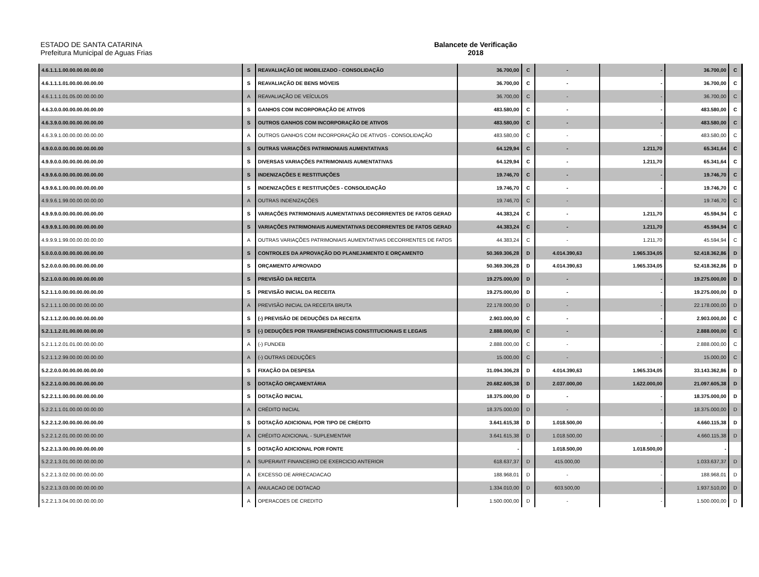ESTADO DE SANTA CATARINA Balancete de Verificação
Prefeitura Municipal de Aguas Frias 2018
| 4.6.1.1.1.00.00.00.00.00.00 | S | REAVALIAÇÃO DE IMOBILIZADO - CONSOLIDAÇÃO | 36.700,00 | C | - | - | 36.700,00 | C |
| 4.6.1.1.1.01.00.00.00.00.00 | S | REAVALIAÇÃO DE BENS MÓVEIS | 36.700,00 | C | - | - | 36.700,00 | C |
| 4.6.1.1.1.01.05.00.00.00.00 | A | REAVALIAÇÃO DE VEÍCULOS | 36.700,00 | C | - | - | 36.700,00 | C |
| 4.6.3.0.0.00.00.00.00.00.00 | S | GANHOS COM INCORPORAÇÃO DE ATIVOS | 483.580,00 | C | - | - | 483.580,00 | C |
| 4.6.3.9.0.00.00.00.00.00.00 | S | OUTROS GANHOS COM INCORPORAÇÃO DE ATIVOS | 483.580,00 | C | - | - | 483.580,00 | C |
| 4.6.3.9.1.00.00.00.00.00.00 | A | OUTROS GANHOS COM INCORPORAÇÃO DE ATIVOS - CONSOLIDAÇÃO | 483.580,00 | C | - | - | 483.580,00 | C |
| 4.9.0.0.0.00.00.00.00.00.00 | S | OUTRAS VARIAÇÕES PATRIMONIAIS AUMENTATIVAS | 64.129,94 | C | - | 1.211,70 | 65.341,64 | C |
| 4.9.9.0.0.00.00.00.00.00.00 | S | DIVERSAS VARIAÇÕES PATRIMONIAIS AUMENTATIVAS | 64.129,94 | C | - | 1.211,70 | 65.341,64 | C |
| 4.9.9.6.0.00.00.00.00.00.00 | S | INDENIZAÇÕES E RESTITUIÇÕES | 19.746,70 | C | - | - | 19.746,70 | C |
| 4.9.9.6.1.00.00.00.00.00.00 | S | INDENIZAÇÕES E RESTITUIÇÕES - CONSOLIDAÇÃO | 19.746,70 | C | - | - | 19.746,70 | C |
| 4.9.9.6.1.99.00.00.00.00.00 | A | OUTRAS INDENIZAÇÕES | 19.746,70 | C | - | - | 19.746,70 | C |
| 4.9.9.9.0.00.00.00.00.00.00 | S | VARIAÇÕES PATRIMONIAIS AUMENTATIVAS DECORRENTES DE FATOS GERAD | 44.383,24 | C | - | 1.211,70 | 45.594,94 | C |
| 4.9.9.9.1.00.00.00.00.00.00 | S | VARIAÇÕES PATRIMONIAIS AUMENTATIVAS DECORRENTES DE FATOS GERAD | 44.383,24 | C | - | 1.211,70 | 45.594,94 | C |
| 4.9.9.9.1.99.00.00.00.00.00 | A | OUTRAS VARIAÇÕES PATRIMONIAIS AUMENTATIVAS DECORRENTES DE FATOS | 44.383,24 | C | - | 1.211,70 | 45.594,94 | C |
| 5.0.0.0.0.00.00.00.00.00.00 | S | CONTROLES DA APROVAÇÃO DO PLANEJAMENTO E ORÇAMENTO | 50.369.306,28 | D | 4.014.390,63 | 1.965.334,05 | 52.418.362,86 | D |
| 5.2.0.0.0.00.00.00.00.00.00 | S | ORÇAMENTO APROVADO | 50.369.306,28 | D | 4.014.390,63 | 1.965.334,05 | 52.418.362,86 | D |
| 5.2.1.0.0.00.00.00.00.00.00 | S | PREVISÃO DA RECEITA | 19.275.000,00 | D | - | - | 19.275.000,00 | D |
| 5.2.1.1.0.00.00.00.00.00.00 | S | PREVISÃO INICIAL DA RECEITA | 19.275.000,00 | D | - | - | 19.275.000,00 | D |
| 5.2.1.1.1.00.00.00.00.00.00 | A | PREVISÃO INICIAL DA RECEITA BRUTA | 22.178.000,00 | D | - | - | 22.178.000,00 | D |
| 5.2.1.1.2.00.00.00.00.00.00 | S | (-) PREVISÃO DE DEDUÇÕES DA RECEITA | 2.903.000,00 | C | - | - | 2.903.000,00 | C |
| 5.2.1.1.2.01.00.00.00.00.00 | S | (-) DEDUÇÕES POR TRANSFERÊNCIAS CONSTITUCIONAIS E LEGAIS | 2.888.000,00 | C | - | - | 2.888.000,00 | C |
| 5.2.1.1.2.01.01.00.00.00.00 | A | (-) FUNDEB | 2.888.000,00 | C | - | - | 2.888.000,00 | C |
| 5.2.1.1.2.99.00.00.00.00.00 | A | (-) OUTRAS DEDUÇÕES | 15.000,00 | C | - | - | 15.000,00 | C |
| 5.2.2.0.0.00.00.00.00.00.00 | S | FIXAÇÃO DA DESPESA | 31.094.306,28 | D | 4.014.390,63 | 1.965.334,05 | 33.143.362,86 | D |
| 5.2.2.1.0.00.00.00.00.00.00 | S | DOTAÇÃO ORÇAMENTÁRIA | 20.682.605,38 | D | 2.037.000,00 | 1.622.000,00 | 21.097.605,38 | D |
| 5.2.2.1.1.00.00.00.00.00.00 | S | DOTAÇÃO INICIAL | 18.375.000,00 | D | - | - | 18.375.000,00 | D |
| 5.2.2.1.1.01.00.00.00.00.00 | A | CRÉDITO INICIAL | 18.375.000,00 | D | - | - | 18.375.000,00 | D |
| 5.2.2.1.2.00.00.00.00.00.00 | S | DOTAÇÃO ADICIONAL POR TIPO DE CRÉDITO | 3.641.615,38 | D | 1.018.500,00 | - | 4.660.115,38 | D |
| 5.2.2.1.2.01.00.00.00.00.00 | A | CRÉDITO ADICIONAL - SUPLEMENTAR | 3.641.615,38 | D | 1.018.500,00 | - | 4.660.115,38 | D |
| 5.2.2.1.3.00.00.00.00.00.00 | S | DOTAÇÃO ADICIONAL POR FONTE | - | | 1.018.500,00 | 1.018.500,00 | - | |
| 5.2.2.1.3.01.00.00.00.00.00 | A | SUPERAVIT FINANCEIRO DE EXERCICIO ANTERIOR | 618.637,37 | D | 415.000,00 | - | 1.033.637,37 | D |
| 5.2.2.1.3.02.00.00.00.00.00 | A | EXCESSO DE ARRECADACAO | 188.968,01 | D | - | - | 188.968,01 | D |
| 5.2.2.1.3.03.00.00.00.00.00 | A | ANULACAO DE DOTACAO | 1.334.010,00 | D | 603.500,00 | - | 1.937.510,00 | D |
| 5.2.2.1.3.04.00.00.00.00.00 | A | OPERACOES DE CREDITO | 1.500.000,00 | D | - | - | 1.500.000,00 | D |